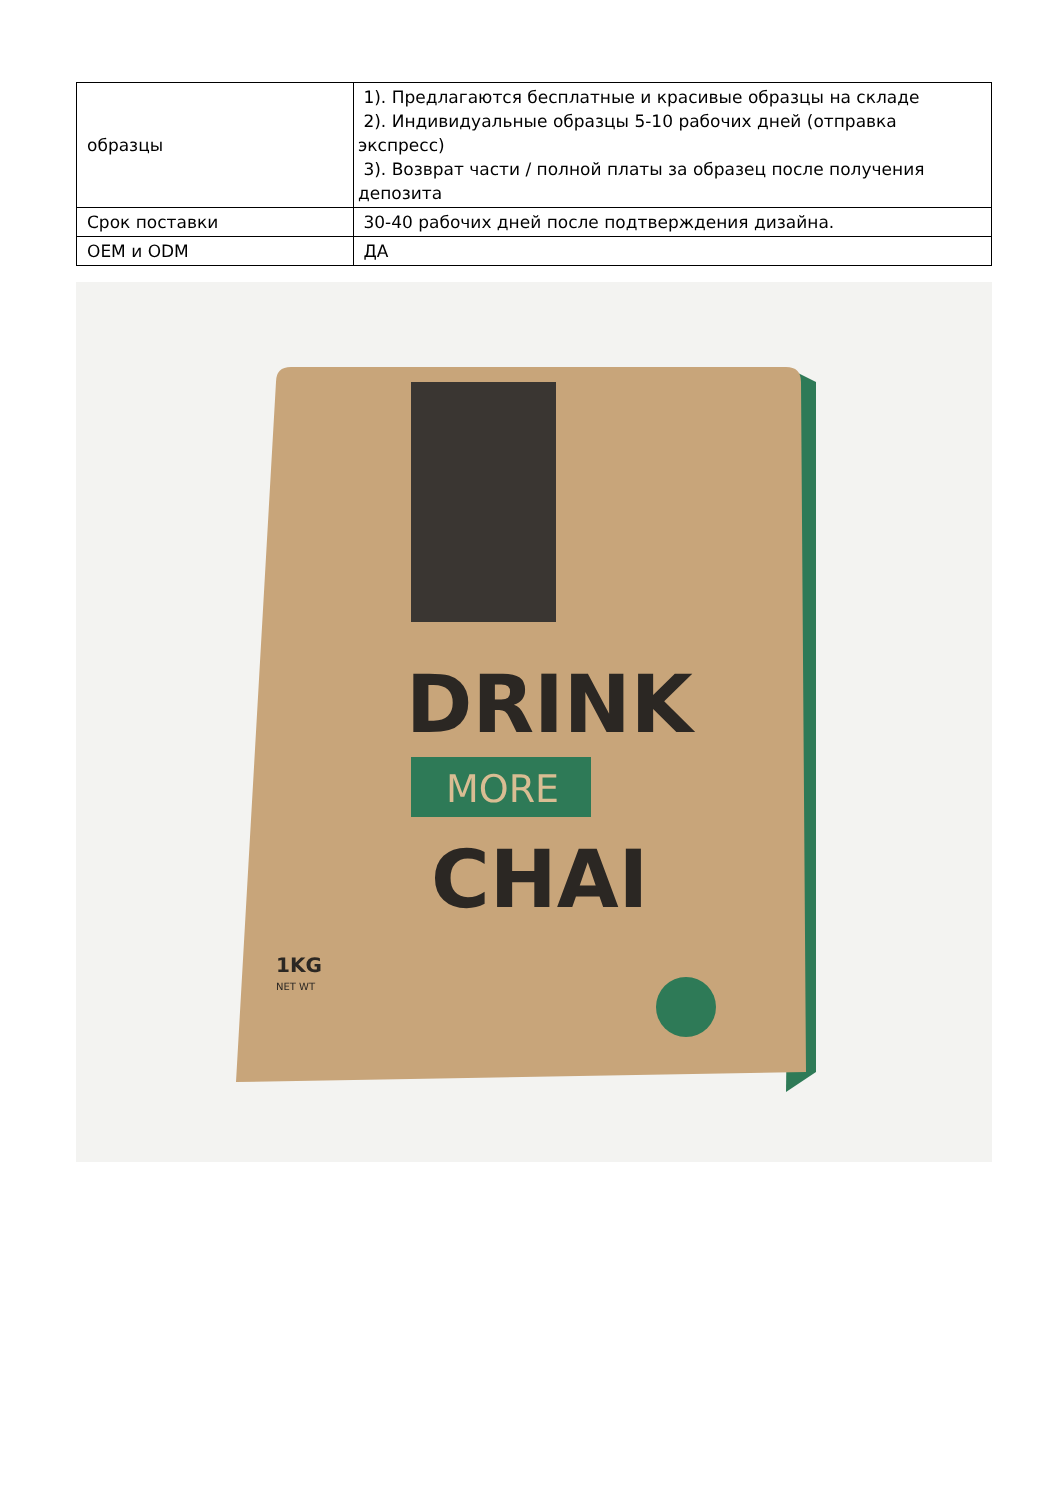| образцы | 1). Предлагаются бесплатные и красивые образцы на складе 2). Индивидуальные образцы 5-10 рабочих дней (отправка экспресс) 3). Возврат части / полной платы за образец после получения депозита |
| Срок поставки | 30-40 рабочих дней после подтверждения дизайна. |
| OEM и ODM | ДА |
DRINK
MORE
CHAI
1KG
NET WT